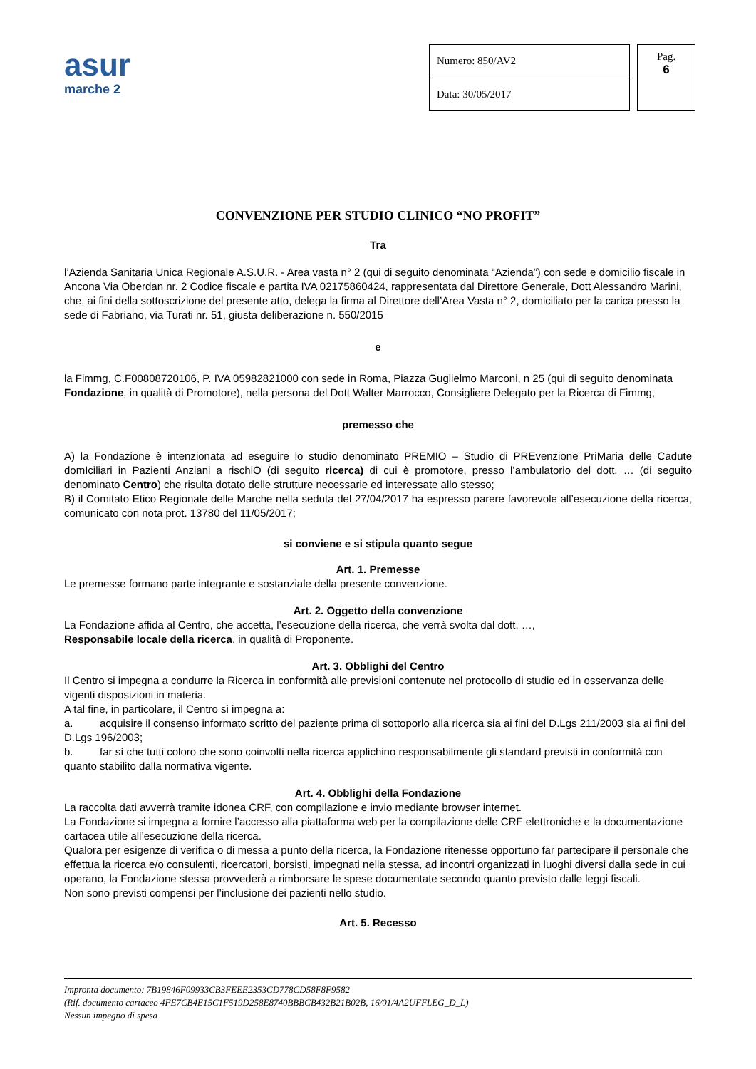asur
marche 2
| Numero: 850/AV2 |
| Data: 30/05/2017 |
Pag.
6
CONVENZIONE PER STUDIO CLINICO “NO PROFIT”
Tra
l’Azienda Sanitaria Unica Regionale A.S.U.R. - Area vasta n° 2 (qui di seguito denominata “Azienda”) con sede e domicilio fiscale in Ancona Via Oberdan nr. 2 Codice fiscale e partita IVA 02175860424, rappresentata dal Direttore Generale, Dott Alessandro Marini, che, ai fini della sottoscrizione del presente atto, delega la firma al Direttore dell’Area Vasta n° 2, domiciliato per la carica presso la sede di Fabriano, via Turati nr. 51, giusta deliberazione n. 550/2015
e
la Fimmg, C.F00808720106, P. IVA 05982821000 con sede in Roma, Piazza Guglielmo Marconi, n 25 (qui di seguito denominata Fondazione, in qualità di Promotore), nella persona del Dott Walter Marrocco, Consigliere Delegato per la Ricerca di Fimmg,
premesso che
A) la Fondazione è intenzionata ad eseguire lo studio denominato PREMIO – Studio di PREvenzione PriMaria delle Cadute domIciliari in Pazienti Anziani a rischiO (di seguito ricerca) di cui è promotore, presso l’ambulatorio del dott. … (di seguito denominato Centro) che risulta dotato delle strutture necessarie ed interessate allo stesso;
B) il Comitato Etico Regionale delle Marche nella seduta del 27/04/2017 ha espresso parere favorevole all’esecuzione della ricerca, comunicato con nota prot. 13780 del 11/05/2017;
si conviene e si stipula quanto segue
Art. 1. Premesse
Le premesse formano parte integrante e sostanziale della presente convenzione.
Art. 2. Oggetto della convenzione
La Fondazione affida al Centro, che accetta, l’esecuzione della ricerca, che verrà svolta dal dott. …,
Responsabile locale della ricerca, in qualità di Proponente.
Art. 3. Obblighi del Centro
Il Centro si impegna a condurre la Ricerca in conformità alle previsioni contenute nel protocollo di studio ed in osservanza delle vigenti disposizioni in materia.
A tal fine, in particolare, il Centro si impegna a:
a. acquisire il consenso informato scritto del paziente prima di sottoporlo alla ricerca sia ai fini del D.Lgs 211/2003 sia ai fini del D.Lgs 196/2003;
b. far sì che tutti coloro che sono coinvolti nella ricerca applichino responsabilmente gli standard previsti in conformità con quanto stabilito dalla normativa vigente.
Art. 4. Obblighi della Fondazione
La raccolta dati avverrà tramite idonea CRF, con compilazione e invio mediante browser internet.
La Fondazione si impegna a fornire l’accesso alla piattaforma web per la compilazione delle CRF elettroniche e la documentazione cartacea utile all’esecuzione della ricerca.
Qualora per esigenze di verifica o di messa a punto della ricerca, la Fondazione ritenesse opportuno far partecipare il personale che effettua la ricerca e/o consulenti, ricercatori, borsisti, impegnati nella stessa, ad incontri organizzati in luoghi diversi dalla sede in cui operano, la Fondazione stessa provvederà a rimborsare le spese documentate secondo quanto previsto dalle leggi fiscali.
Non sono previsti compensi per l’inclusione dei pazienti nello studio.
Art. 5. Recesso
Impronta documento: 7B19846F09933CB3FEEE2353CD778CD58F8F9582
(Rif. documento cartaceo 4FE7CB4E15C1F519D258E8740BBBCB432B21B02B, 16/01/4A2UFFLEG_D_L)
Nessun impegno di spesa